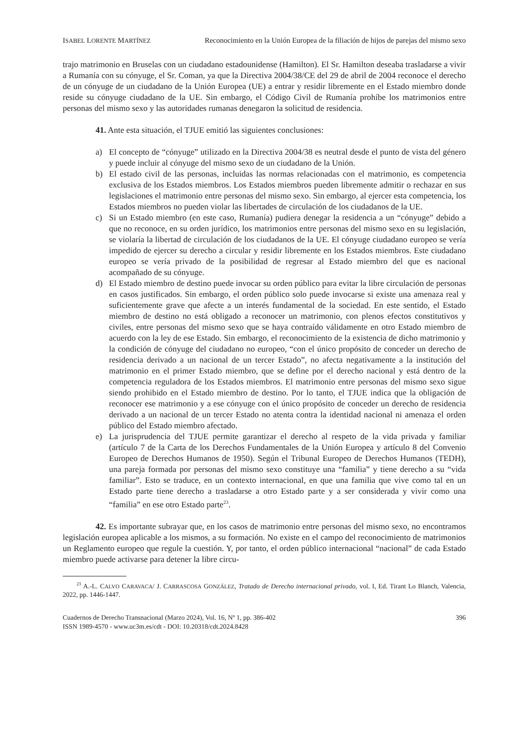ISABEL LORENTE MARTÍNEZ Reconocimiento en la Unión Europea de la filiación de hijos de parejas del mismo sexo
trajo matrimonio en Bruselas con un ciudadano estadounidense (Hamilton). El Sr. Hamilton deseaba trasladarse a vivir a Rumanía con su cónyuge, el Sr. Coman, ya que la Directiva 2004/38/CE del 29 de abril de 2004 reconoce el derecho de un cónyuge de un ciudadano de la Unión Europea (UE) a entrar y residir libremente en el Estado miembro donde reside su cónyuge ciudadano de la UE. Sin embargo, el Código Civil de Rumanía prohíbe los matrimonios entre personas del mismo sexo y las autoridades rumanas denegaron la solicitud de residencia.
41. Ante esta situación, el TJUE emitió las siguientes conclusiones:
a) El concepto de “cónyuge” utilizado en la Directiva 2004/38 es neutral desde el punto de vista del género y puede incluir al cónyuge del mismo sexo de un ciudadano de la Unión.
b) El estado civil de las personas, incluidas las normas relacionadas con el matrimonio, es competencia exclusiva de los Estados miembros. Los Estados miembros pueden libremente admitir o rechazar en sus legislaciones el matrimonio entre personas del mismo sexo. Sin embargo, al ejercer esta competencia, los Estados miembros no pueden violar las libertades de circulación de los ciudadanos de la UE.
c) Si un Estado miembro (en este caso, Rumanía) pudiera denegar la residencia a un “cónyuge” debido a que no reconoce, en su orden jurídico, los matrimonios entre personas del mismo sexo en su legislación, se violaría la libertad de circulación de los ciudadanos de la UE. El cónyuge ciudadano europeo se vería impedido de ejercer su derecho a circular y residir libremente en los Estados miembros. Este ciudadano europeo se vería privado de la posibilidad de regresar al Estado miembro del que es nacional acompañado de su cónyuge.
d) El Estado miembro de destino puede invocar su orden público para evitar la libre circulación de personas en casos justificados. Sin embargo, el orden público solo puede invocarse si existe una amenaza real y suficientemente grave que afecte a un interés fundamental de la sociedad. En este sentido, el Estado miembro de destino no está obligado a reconocer un matrimonio, con plenos efectos constitutivos y civiles, entre personas del mismo sexo que se haya contraído válidamente en otro Estado miembro de acuerdo con la ley de ese Estado. Sin embargo, el reconocimiento de la existencia de dicho matrimonio y la condición de cónyuge del ciudadano no europeo, “con el único propósito de conceder un derecho de residencia derivado a un nacional de un tercer Estado”, no afecta negativamente a la institución del matrimonio en el primer Estado miembro, que se define por el derecho nacional y está dentro de la competencia reguladora de los Estados miembros. El matrimonio entre personas del mismo sexo sigue siendo prohibido en el Estado miembro de destino. Por lo tanto, el TJUE indica que la obligación de reconocer ese matrimonio y a ese cónyuge con el único propósito de conceder un derecho de residencia derivado a un nacional de un tercer Estado no atenta contra la identidad nacional ni amenaza el orden público del Estado miembro afectado.
e) La jurisprudencia del TJUE permite garantizar el derecho al respeto de la vida privada y familiar (artículo 7 de la Carta de los Derechos Fundamentales de la Unión Europea y artículo 8 del Convenio Europeo de Derechos Humanos de 1950). Según el Tribunal Europeo de Derechos Humanos (TEDH), una pareja formada por personas del mismo sexo constituye una “familia” y tiene derecho a su “vida familiar”. Esto se traduce, en un contexto internacional, en que una familia que vive como tal en un Estado parte tiene derecho a trasladarse a otro Estado parte y a ser considerada y vivir como una “familia” en ese otro Estado parte<sup>23</sup>.
42. Es importante subrayar que, en los casos de matrimonio entre personas del mismo sexo, no encontramos legislación europea aplicable a los mismos, a su formación. No existe en el campo del reconocimiento de matrimonios un Reglamento europeo que regule la cuestión. Y, por tanto, el orden público internacional “nacional” de cada Estado miembro puede activarse para detener la libre circu-
<sup>23</sup> A.-L. CALVO CARAVACA/ J. CARRASCOSA GONZÁLEZ, Tratado de Derecho internacional privado, vol. I, Ed. Tirant Lo Blanch, Valencia, 2022, pp. 1446-1447.
Cuadernos de Derecho Transnacional (Marzo 2024), Vol. 16, Nº 1, pp. 386-402
ISSN 1989-4570 - www.uc3m.es/cdt - DOI: 10.20318/cdt.2024.8428
396